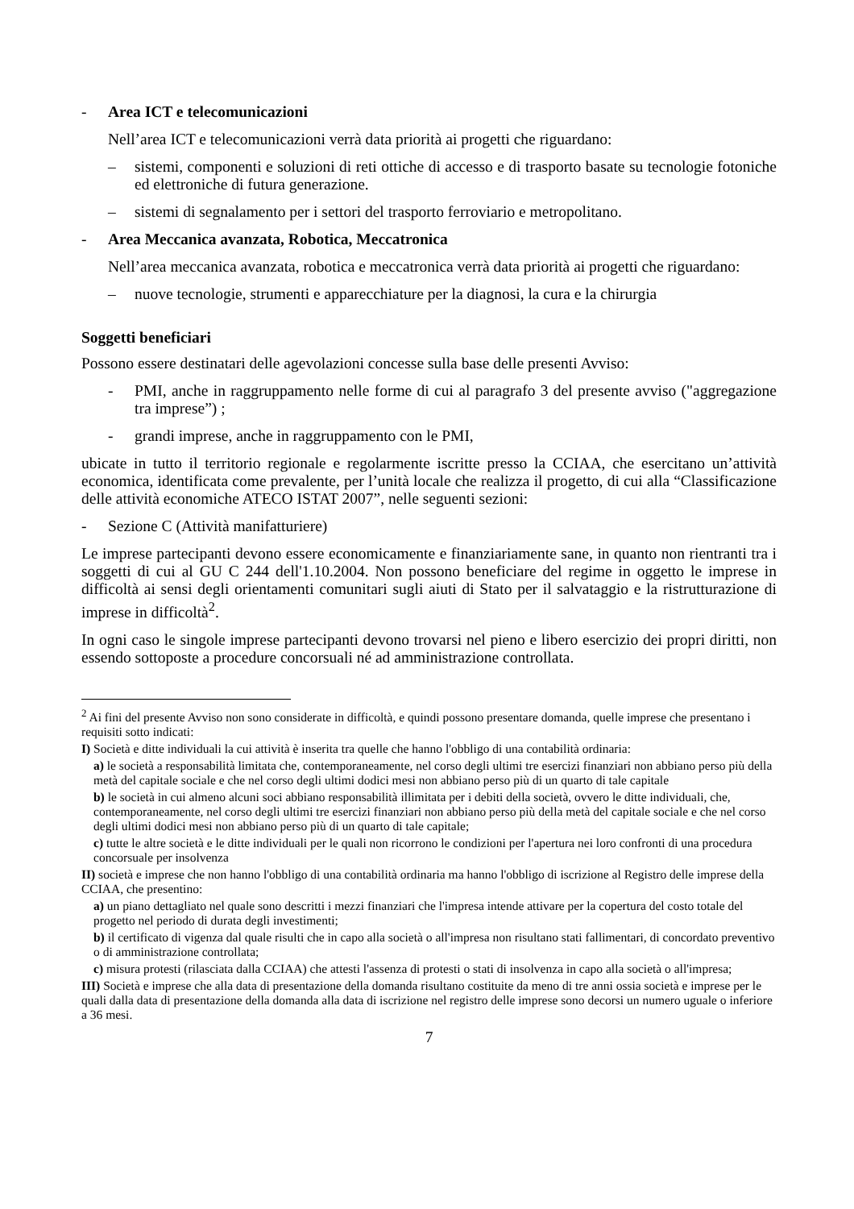- Area ICT e telecomunicazioni
Nell’area ICT e telecomunicazioni verrà data priorità ai progetti che riguardano:
– sistemi, componenti e soluzioni di reti ottiche di accesso e di trasporto basate su tecnologie fotoniche ed elettroniche di futura generazione.
– sistemi di segnalamento per i settori del trasporto ferroviario e metropolitano.
- Area Meccanica avanzata, Robotica, Meccatronica
Nell’area meccanica avanzata, robotica e meccatronica verrà data priorità ai progetti che riguardano:
– nuove tecnologie, strumenti e apparecchiature per la diagnosi, la cura e la chirurgia
Soggetti beneficiari
Possono essere destinatari delle agevolazioni concesse sulla base delle presenti Avviso:
- PMI, anche in raggruppamento nelle forme di cui al paragrafo 3 del presente avviso ("aggregazione tra imprese”) ;
- grandi imprese, anche in raggruppamento con le PMI,
ubicate in tutto il territorio regionale e regolarmente iscritte presso la CCIAA, che esercitano un’attività economica, identificata come prevalente, per l’unità locale che realizza il progetto, di cui alla “Classificazione delle attività economiche ATECO ISTAT 2007”, nelle seguenti sezioni:
- Sezione C (Attività manifatturiere)
Le imprese partecipanti devono essere economicamente e finanziariamente sane, in quanto non rientranti tra i soggetti di cui al GU C 244 dell'1.10.2004. Non possono beneficiare del regime in oggetto le imprese in difficoltà ai sensi degli orientamenti comunitari sugli aiuti di Stato per il salvataggio e la ristrutturazione di imprese in difficoltà<sup>2</sup>.
In ogni caso le singole imprese partecipanti devono trovarsi nel pieno e libero esercizio dei propri diritti, non essendo sottoposte a procedure concorsuali né ad amministrazione controllata.
<sup>2</sup> Ai fini del presente Avviso non sono considerate in difficoltà, e quindi possono presentare domanda, quelle imprese che presentano i requisiti sotto indicati:
I) Società e ditte individuali la cui attività è inserita tra quelle che hanno l'obbligo di una contabilità ordinaria:
a) le società a responsabilità limitata che, contemporaneamente, nel corso degli ultimi tre esercizi finanziari non abbiano perso più della metà del capitale sociale e che nel corso degli ultimi dodici mesi non abbiano perso più di un quarto di tale capitale
b) le società in cui almeno alcuni soci abbiano responsabilità illimitata per i debiti della società, ovvero le ditte individuali, che, contemporaneamente, nel corso degli ultimi tre esercizi finanziari non abbiano perso più della metà del capitale sociale e che nel corso degli ultimi dodici mesi non abbiano perso più di un quarto di tale capitale;
c) tutte le altre società e le ditte individuali per le quali non ricorrono le condizioni per l'apertura nei loro confronti di una procedura concorsuale per insolvenza
II) società e imprese che non hanno l'obbligo di una contabilità ordinaria ma hanno l'obbligo di iscrizione al Registro delle imprese della CCIAA, che presentino:
a) un piano dettagliato nel quale sono descritti i mezzi finanziari che l'impresa intende attivare per la copertura del costo totale del progetto nel periodo di durata degli investimenti;
b) il certificato di vigenza dal quale risulti che in capo alla società o all'impresa non risultano stati fallimentari, di concordato preventivo o di amministrazione controllata;
c) misura protesti (rilasciata dalla CCIAA) che attesti l'assenza di protesti o stati di insolvenza in capo alla società o all'impresa;
III) Società e imprese che alla data di presentazione della domanda risultano costituite da meno di tre anni ossia società e imprese per le quali dalla data di presentazione della domanda alla data di iscrizione nel registro delle imprese sono decorsi un numero uguale o inferiore a 36 mesi.
7